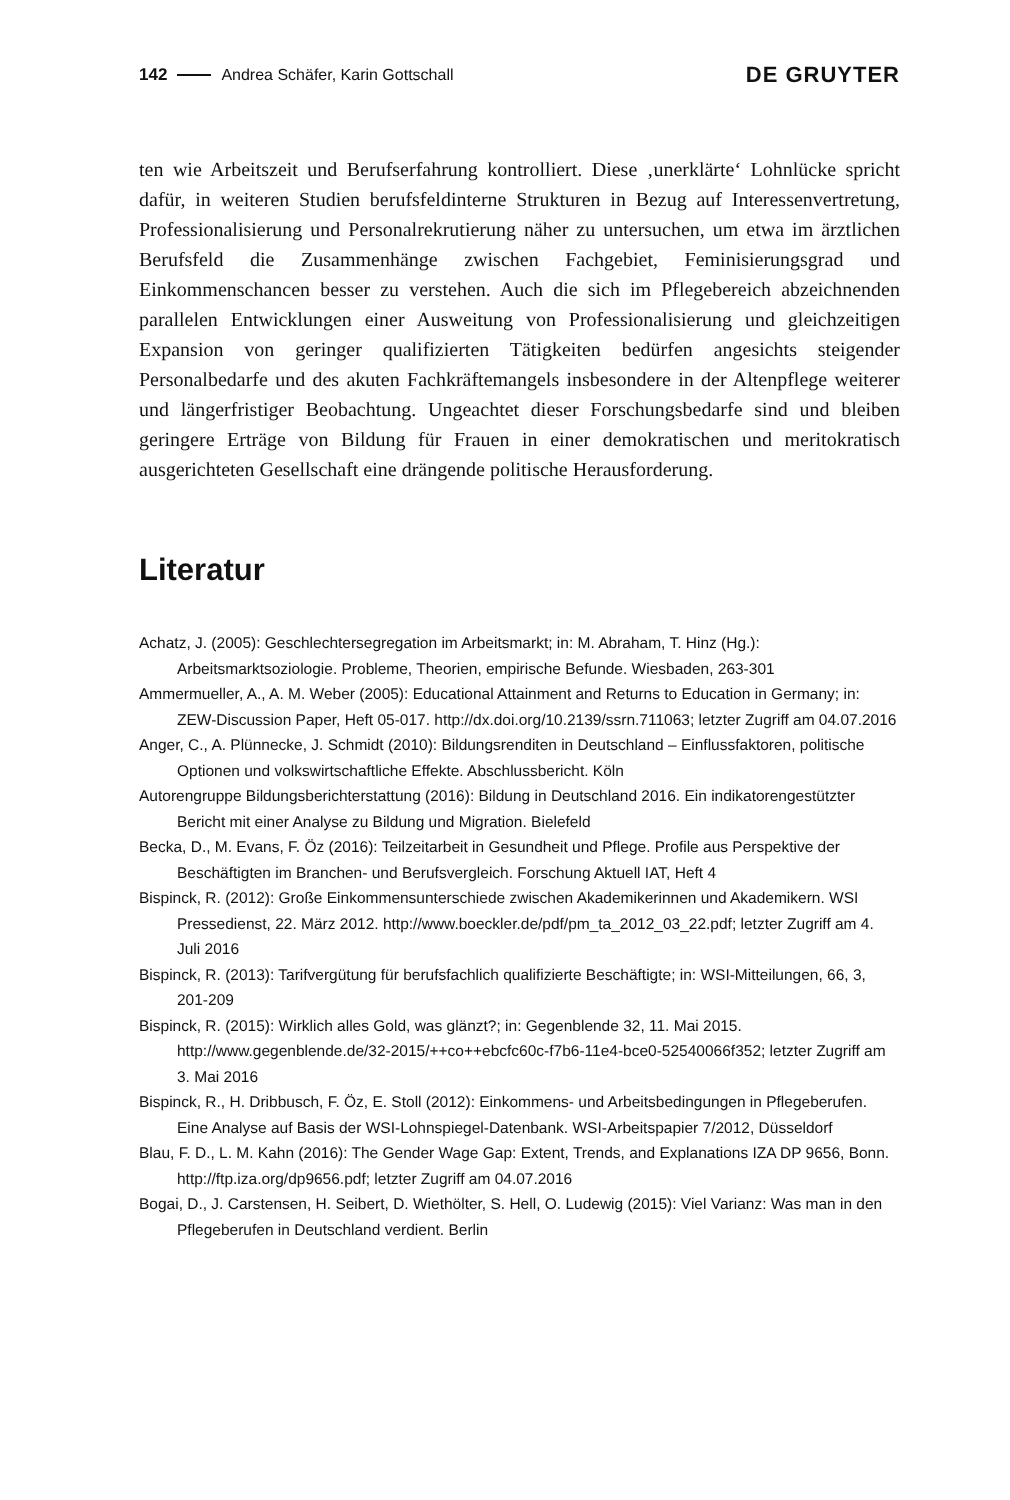142 Andrea Schäfer, Karin Gottschall DE GRUYTER
ten wie Arbeitszeit und Berufserfahrung kontrolliert. Diese ‚unerklärte‘ Lohnlücke spricht dafür, in weiteren Studien berufsfeldinterne Strukturen in Bezug auf Interessenvertretung, Professionalisierung und Personalrekrutierung näher zu untersuchen, um etwa im ärztlichen Berufsfeld die Zusammenhänge zwischen Fachgebiet, Feminisierungsgrad und Einkommenschancen besser zu verstehen. Auch die sich im Pflegebereich abzeichnenden parallelen Entwicklungen einer Ausweitung von Professionalisierung und gleichzeitigen Expansion von geringer qualifizierten Tätigkeiten bedürfen angesichts steigender Personalbedarfe und des akuten Fachkräftemangels insbesondere in der Altenpflege weiterer und längerfristiger Beobachtung. Ungeachtet dieser Forschungsbedarfe sind und bleiben geringere Erträge von Bildung für Frauen in einer demokratischen und meritokratisch ausgerichteten Gesellschaft eine drängende politische Herausforderung.
Literatur
Achatz, J. (2005): Geschlechtersegregation im Arbeitsmarkt; in: M. Abraham, T. Hinz (Hg.): Arbeitsmarktsoziologie. Probleme, Theorien, empirische Befunde. Wiesbaden, 263-301
Ammermueller, A., A. M. Weber (2005): Educational Attainment and Returns to Education in Germany; in: ZEW-Discussion Paper, Heft 05-017. http://dx.doi.org/10.2139/ssrn.711063; letzter Zugriff am 04.07.2016
Anger, C., A. Plünnecke, J. Schmidt (2010): Bildungsrenditen in Deutschland – Einflussfaktoren, politische Optionen und volkswirtschaftliche Effekte. Abschlussbericht. Köln
Autorengruppe Bildungsberichterstattung (2016): Bildung in Deutschland 2016. Ein indikatorengestützter Bericht mit einer Analyse zu Bildung und Migration. Bielefeld
Becka, D., M. Evans, F. Öz (2016): Teilzeitarbeit in Gesundheit und Pflege. Profile aus Perspektive der Beschäftigten im Branchen- und Berufsvergleich. Forschung Aktuell IAT, Heft 4
Bispinck, R. (2012): Große Einkommensunterschiede zwischen Akademikerinnen und Akademikern. WSI Pressedienst, 22. März 2012. http://www.boeckler.de/pdf/pm_ta_2012_03_22.pdf; letzter Zugriff am 4. Juli 2016
Bispinck, R. (2013): Tarifvergütung für berufsfachlich qualifizierte Beschäftigte; in: WSI-Mitteilungen, 66, 3, 201-209
Bispinck, R. (2015): Wirklich alles Gold, was glänzt?; in: Gegenblende 32, 11. Mai 2015. http://www.gegenblende.de/32-2015/++co++ebcfc60c-f7b6-11e4-bce0-52540066f352; letzter Zugriff am 3. Mai 2016
Bispinck, R., H. Dribbusch, F. Öz, E. Stoll (2012): Einkommens- und Arbeitsbedingungen in Pflegeberufen. Eine Analyse auf Basis der WSI-Lohnspiegel-Datenbank. WSI-Arbeitspapier 7/2012, Düsseldorf
Blau, F. D., L. M. Kahn (2016): The Gender Wage Gap: Extent, Trends, and Explanations IZA DP 9656, Bonn. http://ftp.iza.org/dp9656.pdf; letzter Zugriff am 04.07.2016
Bogai, D., J. Carstensen, H. Seibert, D. Wiethölter, S. Hell, O. Ludewig (2015): Viel Varianz: Was man in den Pflegeberufen in Deutschland verdient. Berlin